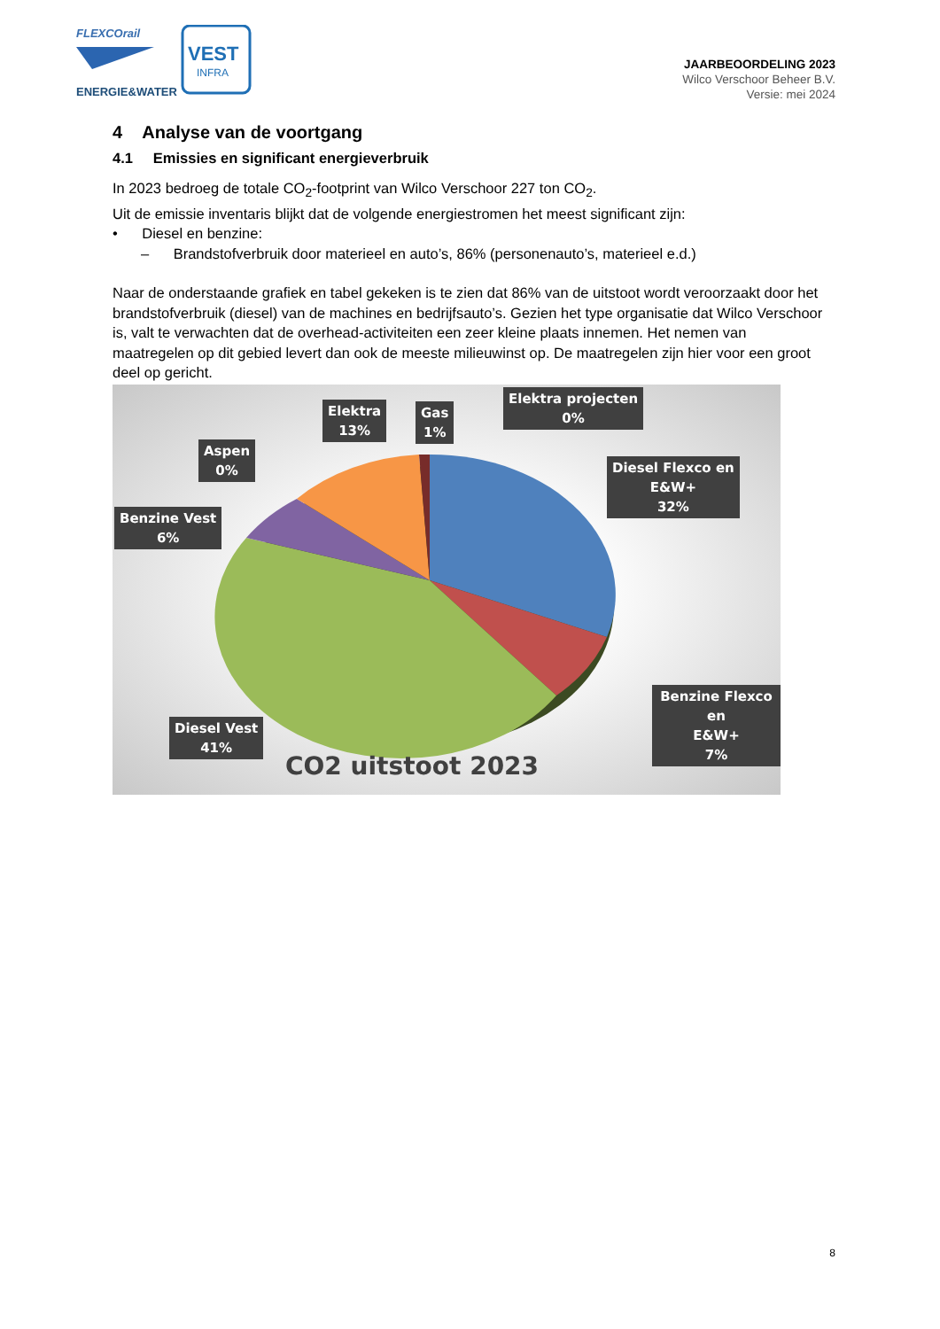FLEXCOrail
ENERGIE&WATER
VEST
INFRA
JAARBEOORDELING 2023
Wilco Verschoor Beheer B.V.
Versie: mei 2024
4 Analyse van de voortgang
4.1 Emissies en significant energieverbruik
In 2023 bedroeg de totale CO<sub>2</sub>-footprint van Wilco Verschoor 227 ton CO<sub>2</sub>.
Uit de emissie inventaris blijkt dat de volgende energiestromen het meest significant zijn:
• Diesel en benzine:
– Brandstofverbruik door materieel en auto’s, 86% (personenauto’s, materieel e.d.)
Naar de onderstaande grafiek en tabel gekeken is te zien dat 86% van de uitstoot wordt veroorzaakt door het brandstofverbruik (diesel) van de machines en bedrijfsauto’s. Gezien het type organisatie dat Wilco Verschoor is, valt te verwachten dat de overhead-activiteiten een zeer kleine plaats innemen. Het nemen van maatregelen op dit gebied levert dan ook de meeste milieuwinst op. De maatregelen zijn hier voor een groot deel op gericht.
Aspen
0%
Elektra
13%
Gas
1%
Elektra projecten
0%
Diesel Flexco en
E&W+
32%
Benzine Vest
6%
Benzine Flexco en
E&W+
7%
Diesel Vest
41%
CO2 uitstoot 2023
8